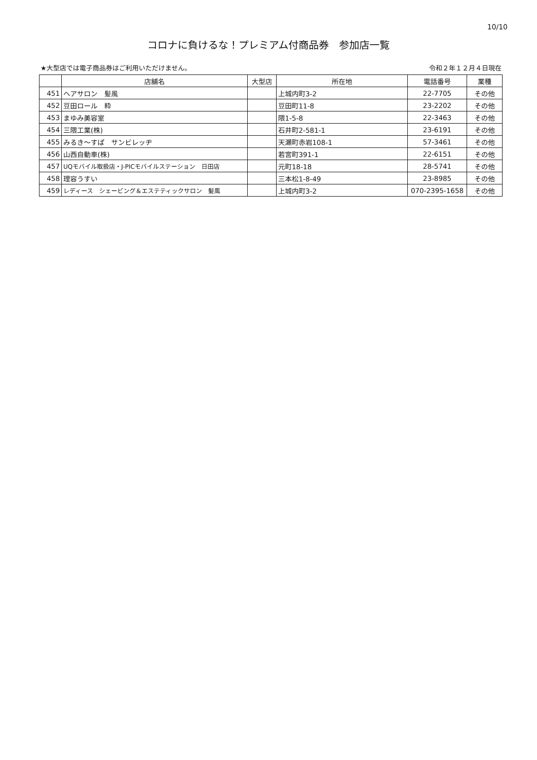10/10
コロナに負けるな！プレミアム付商品券　参加店一覧
★大型店では電子商品券はご利用いただけません。 令和２年１２月４日現在
| | 店舗名 | 大型店 | 所在地 | 電話番号 | 業種 |
| --- | --- | --- | --- | --- | --- |
| 451 | ヘアサロン 髪風 | | 上城内町3-2 | 22-7705 | その他 |
| 452 | 豆田ロール 粋 | | 豆田町11-8 | 23-2202 | その他 |
| 453 | まゆみ美容室 | | 隈1-5-8 | 22-3463 | その他 |
| 454 | 三隈工業(株) | | 石井町2-581-1 | 23-6191 | その他 |
| 455 | みるき～すぱ サンビレッヂ | | 天瀬町赤岩108-1 | 57-3461 | その他 |
| 456 | 山西自動車(株) | | 若宮町391-1 | 22-6151 | その他 |
| 457 | UQモバイル取扱店・J-PICモバイルステーション 日田店 | | 元町18-18 | 28-5741 | その他 |
| 458 | 理容うすい | | 三本松1-8-49 | 23-8985 | その他 |
| 459 | レディース シェービング＆エステティックサロン 髪風 | | 上城内町3-2 | 070-2395-1658 | その他 |